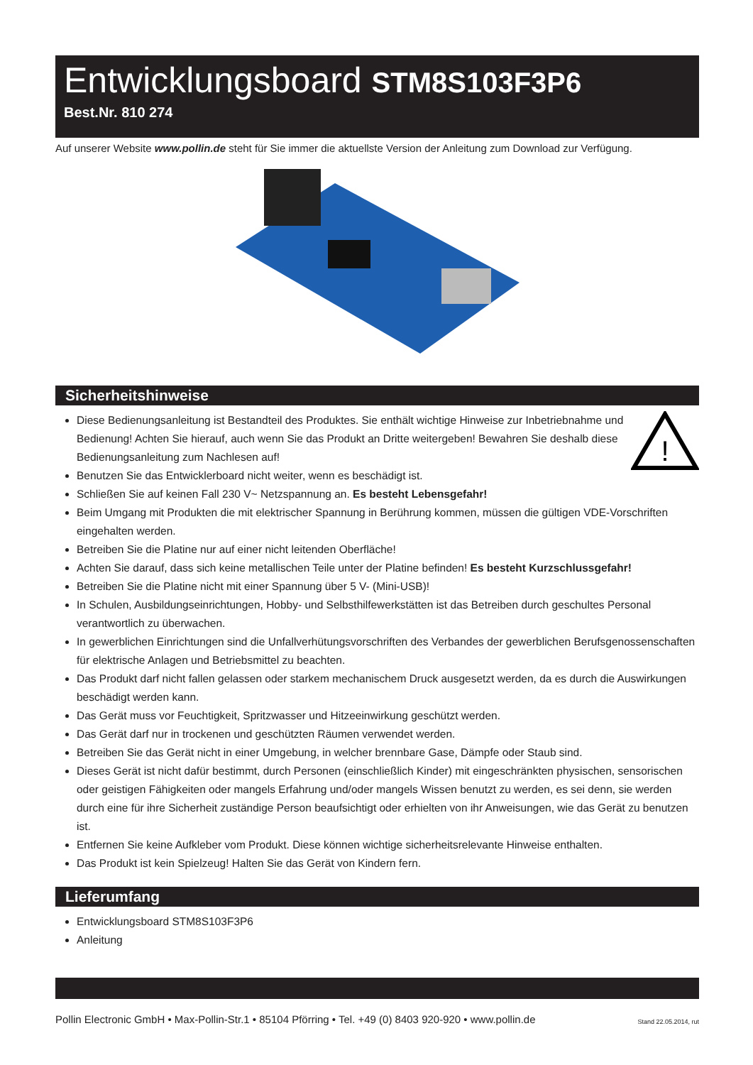Entwicklungsboard STM8S103F3P6
Best.Nr. 810 274
Auf unserer Website www.pollin.de steht für Sie immer die aktuellste Version der Anleitung zum Download zur Verfügung.
Sicherheitshinweise
!
Diese Bedienungsanleitung ist Bestandteil des Produktes. Sie enthält wichtige Hinweise zur Inbetriebnahme und Bedienung! Achten Sie hierauf, auch wenn Sie das Produkt an Dritte weitergeben! Bewahren Sie deshalb diese Bedienungsanleitung zum Nachlesen auf!
Benutzen Sie das Entwicklerboard nicht weiter, wenn es beschädigt ist.
Schließen Sie auf keinen Fall 230 V~ Netzspannung an. Es besteht Lebensgefahr!
Beim Umgang mit Produkten die mit elektrischer Spannung in Berührung kommen, müssen die gültigen VDE-Vorschriften eingehalten werden.
Betreiben Sie die Platine nur auf einer nicht leitenden Oberfläche!
Achten Sie darauf, dass sich keine metallischen Teile unter der Platine befinden! Es besteht Kurzschlussgefahr!
Betreiben Sie die Platine nicht mit einer Spannung über 5 V- (Mini-USB)!
In Schulen, Ausbildungseinrichtungen, Hobby- und Selbsthilfewerkstätten ist das Betreiben durch geschultes Personal verantwortlich zu überwachen.
In gewerblichen Einrichtungen sind die Unfallverhütungsvorschriften des Verbandes der gewerblichen Berufsgenossenschaften für elektrische Anlagen und Betriebsmittel zu beachten.
Das Produkt darf nicht fallen gelassen oder starkem mechanischem Druck ausgesetzt werden, da es durch die Auswirkungen beschädigt werden kann.
Das Gerät muss vor Feuchtigkeit, Spritzwasser und Hitzeeinwirkung geschützt werden.
Das Gerät darf nur in trockenen und geschützten Räumen verwendet werden.
Betreiben Sie das Gerät nicht in einer Umgebung, in welcher brennbare Gase, Dämpfe oder Staub sind.
Dieses Gerät ist nicht dafür bestimmt, durch Personen (einschließlich Kinder) mit eingeschränkten physischen, sensorischen oder geistigen Fähigkeiten oder mangels Erfahrung und/oder mangels Wissen benutzt zu werden, es sei denn, sie werden durch eine für ihre Sicherheit zuständige Person beaufsichtigt oder erhielten von ihr Anweisungen, wie das Gerät zu benutzen ist.
Entfernen Sie keine Aufkleber vom Produkt. Diese können wichtige sicherheitsrelevante Hinweise enthalten.
Das Produkt ist kein Spielzeug! Halten Sie das Gerät von Kindern fern.
Lieferumfang
Entwicklungsboard STM8S103F3P6
Anleitung
Pollin Electronic GmbH • Max-Pollin-Str.1 • 85104 Pförring • Tel. +49 (0) 8403 920-920 • www.pollin.de Stand 22.05.2014, rut